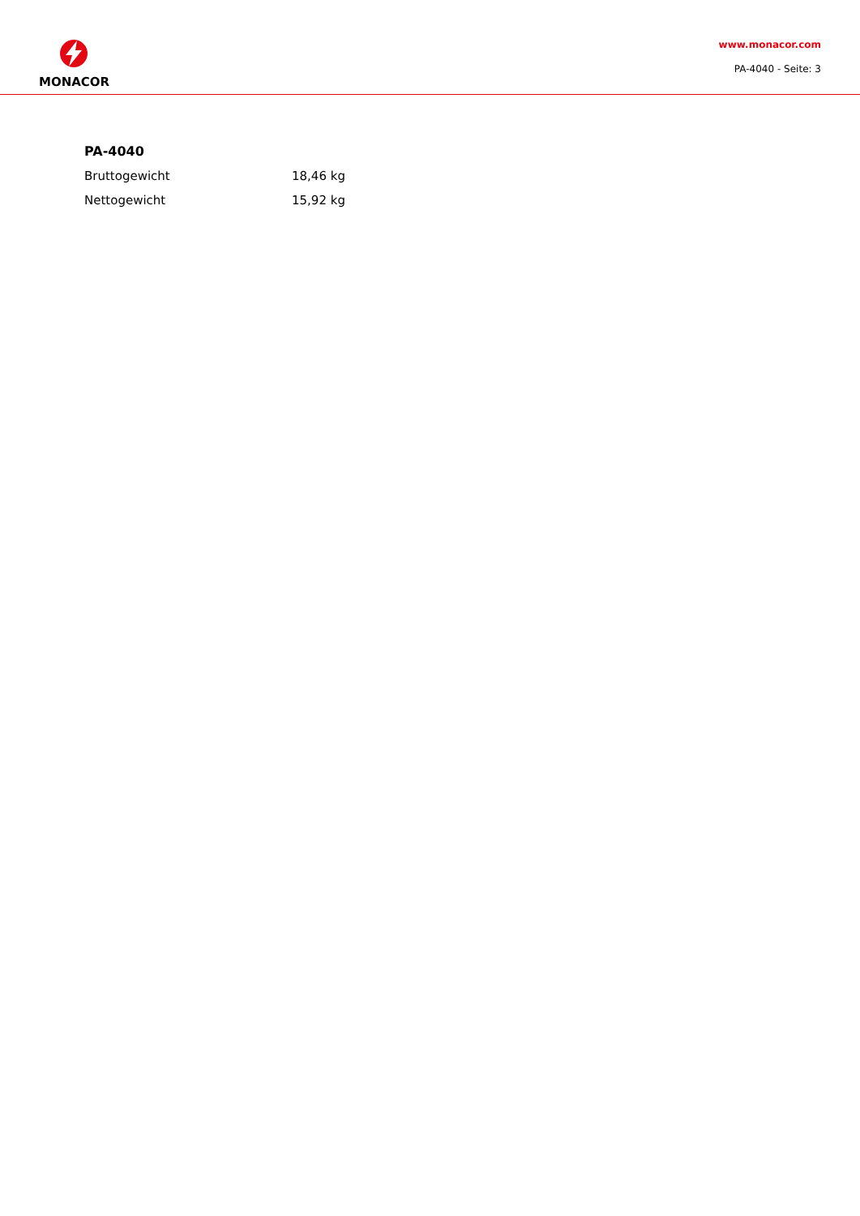MONACOR
www.monacor.com
PA-4040 - Seite: 3
PA-4040
| Bruttogewicht | 18,46 kg |
| Nettogewicht | 15,92 kg |